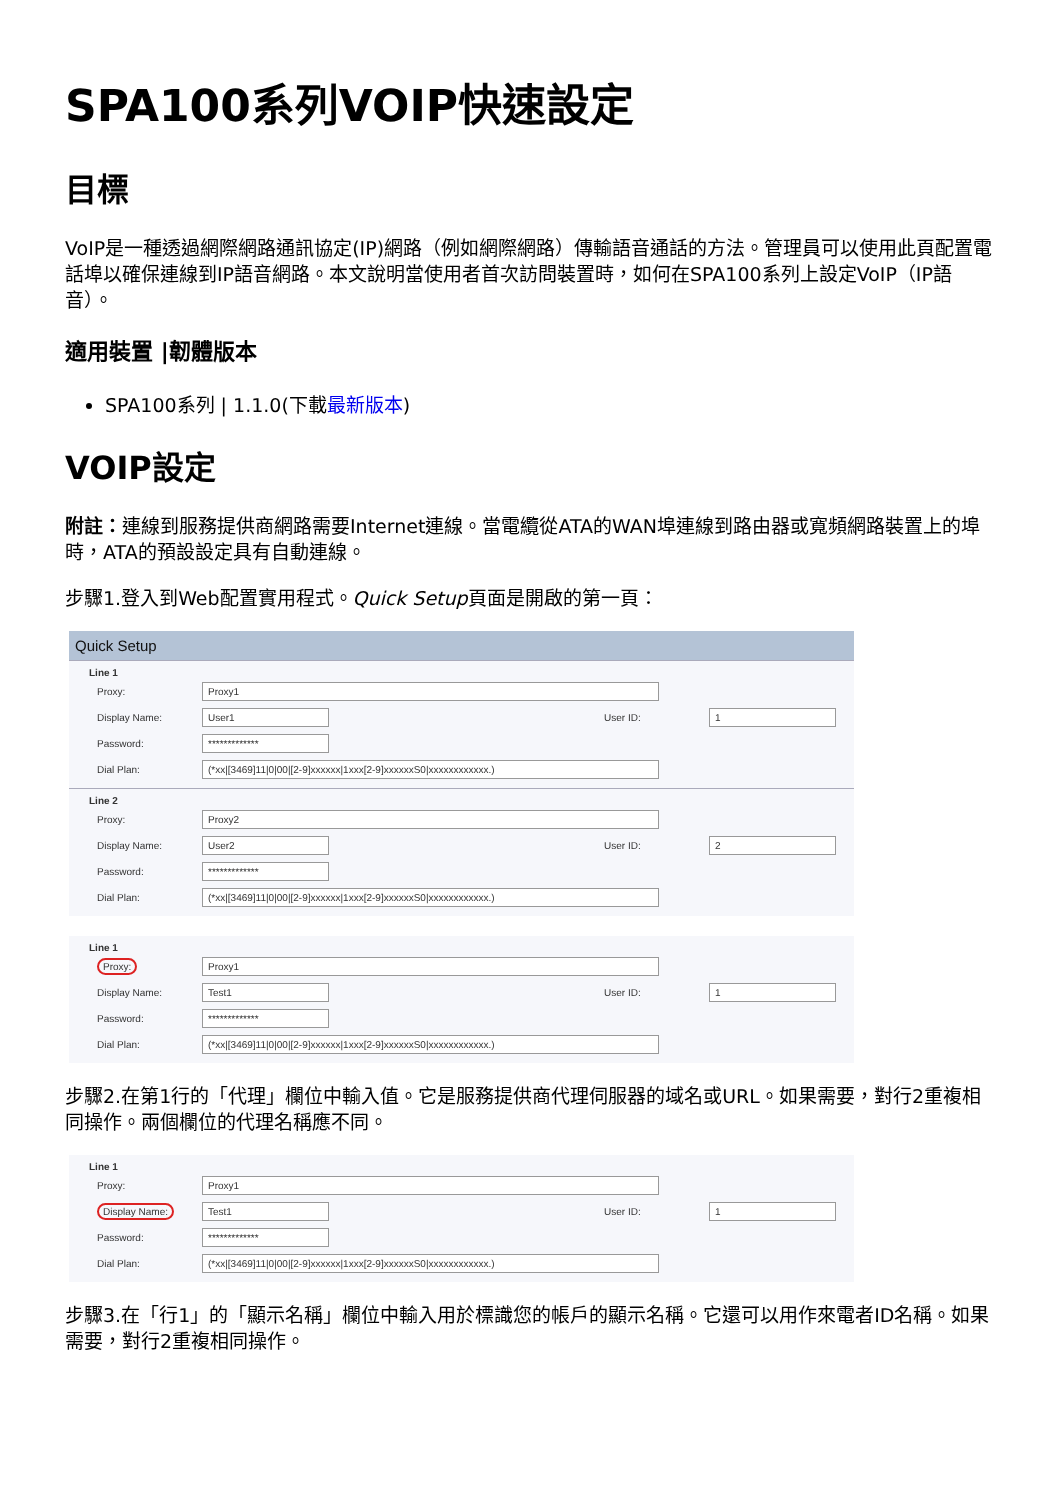SPA100系列VOIP快速設定
目標
VoIP是一種透過網際網路通訊協定(IP)網路（例如網際網路）傳輸語音通話的方法。管理員可以使用此頁配置電話埠以確保連線到IP語音網路。本文說明當使用者首次訪問裝置時，如何在SPA100系列上設定VoIP（IP語音）。
適用裝置 |韌體版本
SPA100系列 | 1.1.0(下載最新版本)
VOIP設定
附註：連線到服務提供商網路需要Internet連線。當電纜從ATA的WAN埠連線到路由器或寬頻網路裝置上的埠時，ATA的預設設定具有自動連線。
步驟1.登入到Web配置實用程式。Quick Setup頁面是開啟的第一頁：
Quick Setup
Line 1
Proxy: Proxy1
Display Name: User1 User ID: 1
Password: *************
Dial Plan: (*xx|[3469]11|0|00|[2-9]xxxxxx|1xxx[2-9]xxxxxxS0|xxxxxxxxxxxx.)
Line 2
Proxy: Proxy2
Display Name: User2 User ID: 2
Password: *************
Dial Plan: (*xx|[3469]11|0|00|[2-9]xxxxxx|1xxx[2-9]xxxxxxS0|xxxxxxxxxxxx.)
Line 1
Proxy: Proxy1
Display Name: Test1 User ID: 1
Password: *************
Dial Plan: (*xx|[3469]11|0|00|[2-9]xxxxxx|1xxx[2-9]xxxxxxS0|xxxxxxxxxxxx.)
步驟2.在第1行的「代理」欄位中輸入值。它是服務提供商代理伺服器的域名或URL。如果需要，對行2重複相同操作。兩個欄位的代理名稱應不同。
Line 1
Proxy: Proxy1
Display Name: Test1 User ID: 1
Password: *************
Dial Plan: (*xx|[3469]11|0|00|[2-9]xxxxxx|1xxx[2-9]xxxxxxS0|xxxxxxxxxxxx.)
步驟3.在「行1」的「顯示名稱」欄位中輸入用於標識您的帳戶的顯示名稱。它還可以用作來電者ID名稱。如果需要，對行2重複相同操作。